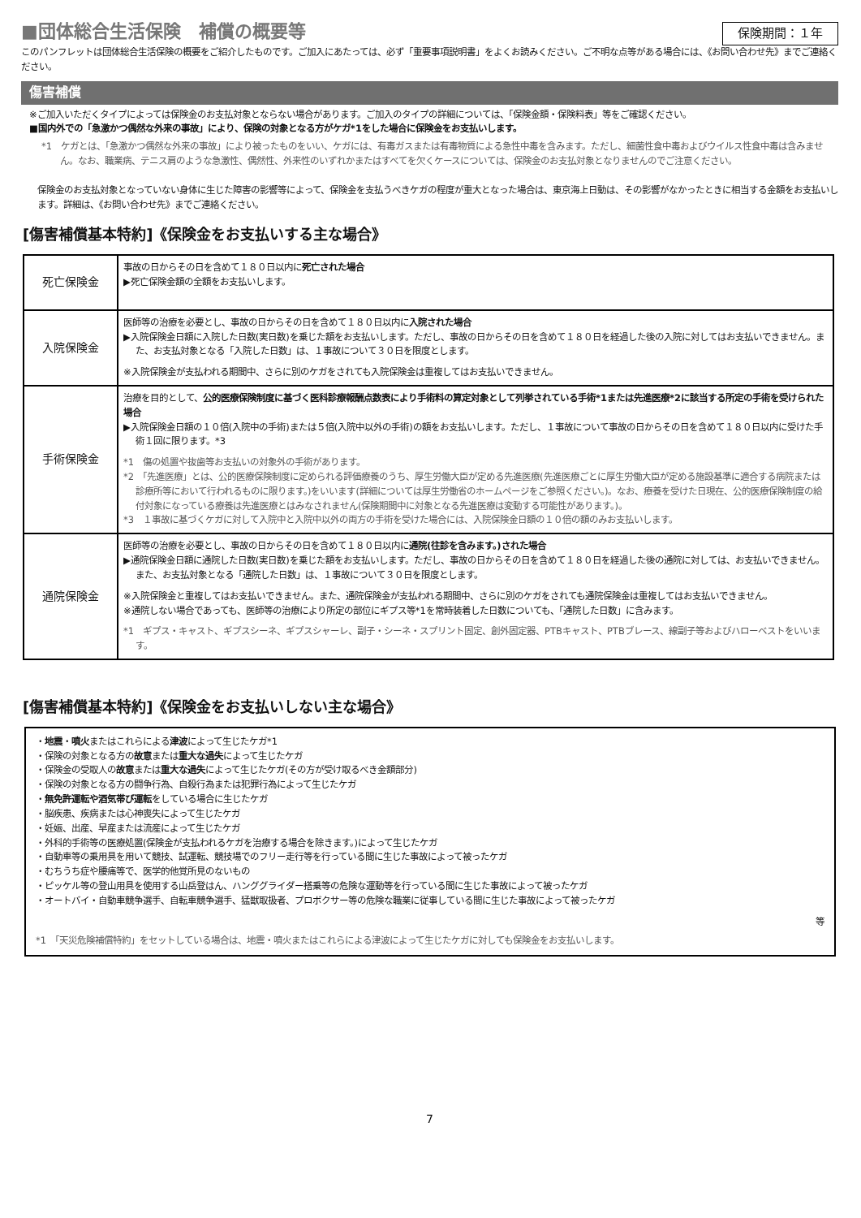■団体総合生活保険　補償の概要等
保険期間：１年
このパンフレットは団体総合生活保険の概要をご紹介したものです。ご加入にあたっては、必ず「重要事項説明書」をよくお読みください。ご不明な点等がある場合には、《お問い合わせ先》までご連絡ください。
傷害補償
※ご加入いただくタイプによっては保険金のお支払対象とならない場合があります。ご加入のタイプの詳細については、「保険金額・保険料表」等をご確認ください。
■国内外での「急激かつ偶然な外来の事故」により、保険の対象となる方がケガ*1をした場合に保険金をお支払いします。
*1　ケガとは、「急激かつ偶然な外来の事故」により被ったものをいい、ケガには、有毒ガスまたは有毒物質による急性中毒を含みます。ただし、細菌性食中毒およびウイルス性食中毒は含みません。なお、職業病、テニス肩のような急激性、偶然性、外来性のいずれかまたはすべてを欠くケースについては、保険金のお支払対象となりませんのでご注意ください。
保険金のお支払対象となっていない身体に生じた障害の影響等によって、保険金を支払うべきケガの程度が重大となった場合は、東京海上日動は、その影響がなかったときに相当する金額をお支払いします。詳細は、《お問い合わせ先》までご連絡ください。
[傷害補償基本特約]《保険金をお支払いする主な場合》
| 死亡保険金 | 事故の日からその日を含めて１８０日以内に 死亡された場合 ▶死亡保険金額の全額をお支払いします。 |
| 入院保険金 | 医師等の治療を必要とし、事故の日からその日を含めて１８０日以内に 入院された場合 ▶入院保険金日額に入院した日数(実日数)を乗じた額をお支払いします。ただし、事故の日からその日を含めて１８０日を経過した後の入院に対してはお支払いできません。また、お支払対象となる「入院した日数」は、１事故について３０日を限度とします。 ※入院保険金が支払われる期間中、さらに別のケガをされても入院保険金は重複してはお支払いできません。 |
| 手術保険金 | 治療を目的として、 公的医療保険制度に基づく医科診療報酬点数表により手術料の算定対象として列挙されている手術*1または先進医療*2に該当する所定の手術を受けられた場合 ▶入院保険金日額の１０倍(入院中の手術)または５倍(入院中以外の手術)の額をお支払いします。ただし、１事故について事故の日からその日を含めて１８０日以内に受けた手術１回に限ります。*3 *1 傷の処置や抜歯等お支払いの対象外の手術があります。 *2 「先進医療」とは、公的医療保険制度に定められる評価療養のうち、厚生労働大臣が定める先進医療(先進医療ごとに厚生労働大臣が定める施設基準に適合する病院または診療所等において行われるものに限ります。)をいいます(詳細については厚生労働省のホームページをご参照ください。)。なお、療養を受けた日現在、公的医療保険制度の給付対象になっている療養は先進医療とはみなされません(保険期間中に対象となる先進医療は変動する可能性があります。)。 *3 １事故に基づくケガに対して入院中と入院中以外の両方の手術を受けた場合には、入院保険金日額の１０倍の額のみお支払いします。 |
| 通院保険金 | 医師等の治療を必要とし、事故の日からその日を含めて１８０日以内に 通院(往診を含みます。)された場合 ▶通院保険金日額に通院した日数(実日数)を乗じた額をお支払いします。ただし、事故の日からその日を含めて１８０日を経過した後の通院に対しては、お支払いできません。また、お支払対象となる「通院した日数」は、１事故について３０日を限度とします。 ※入院保険金と重複してはお支払いできません。また、通院保険金が支払われる期間中、さらに別のケガをされても通院保険金は重複してはお支払いできません。 ※通院しない場合であっても、医師等の治療により所定の部位にギプス等*1を常時装着した日数についても、「通院した日数」に含みます。 *1 ギプス・キャスト、ギプスシーネ、ギプスシャーレ、副子・シーネ・スプリント固定、創外固定器、PTBキャスト、PTBブレース、線副子等およびハローベストをいいます。 |
[傷害補償基本特約]《保険金をお支払いしない主な場合》
・地震・噴火またはこれらによる津波によって生じたケガ*1
・保険の対象となる方の故意または重大な過失によって生じたケガ
・保険金の受取人の故意または重大な過失によって生じたケガ(その方が受け取るべき金額部分)
・保険の対象となる方の闘争行為、自殺行為または犯罪行為によって生じたケガ
・無免許運転や酒気帯び運転をしている場合に生じたケガ
・脳疾患、疾病または心神喪失によって生じたケガ
・妊娠、出産、早産または流産によって生じたケガ
・外科的手術等の医療処置(保険金が支払われるケガを治療する場合を除きます。)によって生じたケガ
・自動車等の乗用具を用いて競技、試運転、競技場でのフリー走行等を行っている間に生じた事故によって被ったケガ
・むちうち症や腰痛等で、医学的他覚所見のないもの
・ピッケル等の登山用具を使用する山岳登はん、ハンググライダー搭乗等の危険な運動等を行っている間に生じた事故によって被ったケガ
・オートバイ・自動車競争選手、自転車競争選手、猛獣取扱者、プロボクサー等の危険な職業に従事している間に生じた事故によって被ったケガ
等
*1　「天災危険補償特約」をセットしている場合は、地震・噴火またはこれらによる津波によって生じたケガに対しても保険金をお支払いします。
7